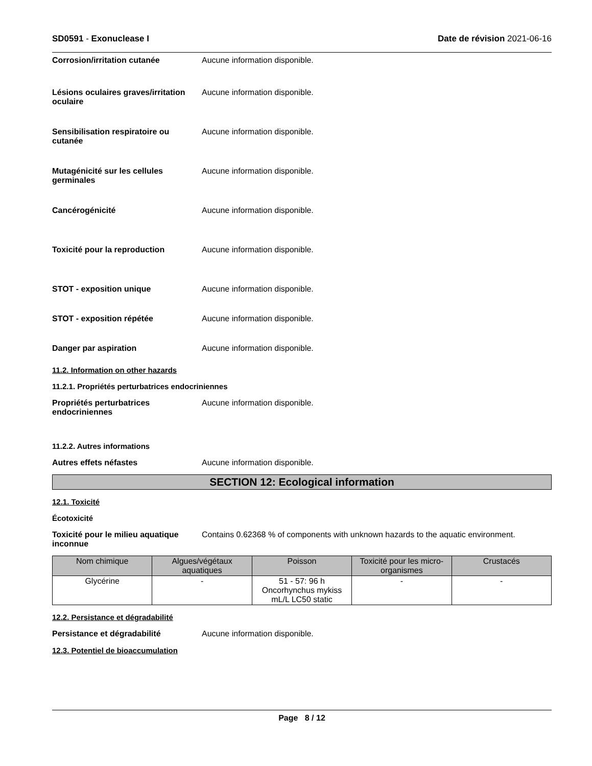SD0591 - Exonuclease I Date de révision 2021-06-16
Corrosion/irritation cutanée Aucune information disponible.
Lésions oculaires graves/irritation oculaire
Aucune information disponible.
Sensibilisation respiratoire ou cutanée
Aucune information disponible.
Mutagénicité sur les cellules germinales
Aucune information disponible.
Cancérogénicité Aucune information disponible.
Toxicité pour la reproduction Aucune information disponible.
STOT - exposition unique Aucune information disponible.
STOT - exposition répétée Aucune information disponible.
Danger par aspiration Aucune information disponible.
11.2. Information on other hazards
11.2.1. Propriétés perturbatrices endocriniennes
Propriétés perturbatrices endocriniennes
Aucune information disponible.
11.2.2. Autres informations
Autres effets néfastes Aucune information disponible.
SECTION 12: Ecological information
12.1. Toxicité
Écotoxicité
Toxicité pour le milieu aquatique inconnue
Contains 0.62368 % of components with unknown hazards to the aquatic environment.
| Nom chimique | Algues/végétaux aquatiques | Poisson | Toxicité pour les micro-organismes | Crustacés |
| --- | --- | --- | --- | --- |
| Glycérine | - | 51 - 57: 96 h Oncorhynchus mykiss mL/L LC50 static | - | - |
12.2. Persistance et dégradabilité
Persistance et dégradabilité Aucune information disponible.
12.3. Potentiel de bioaccumulation
Page 8 / 12